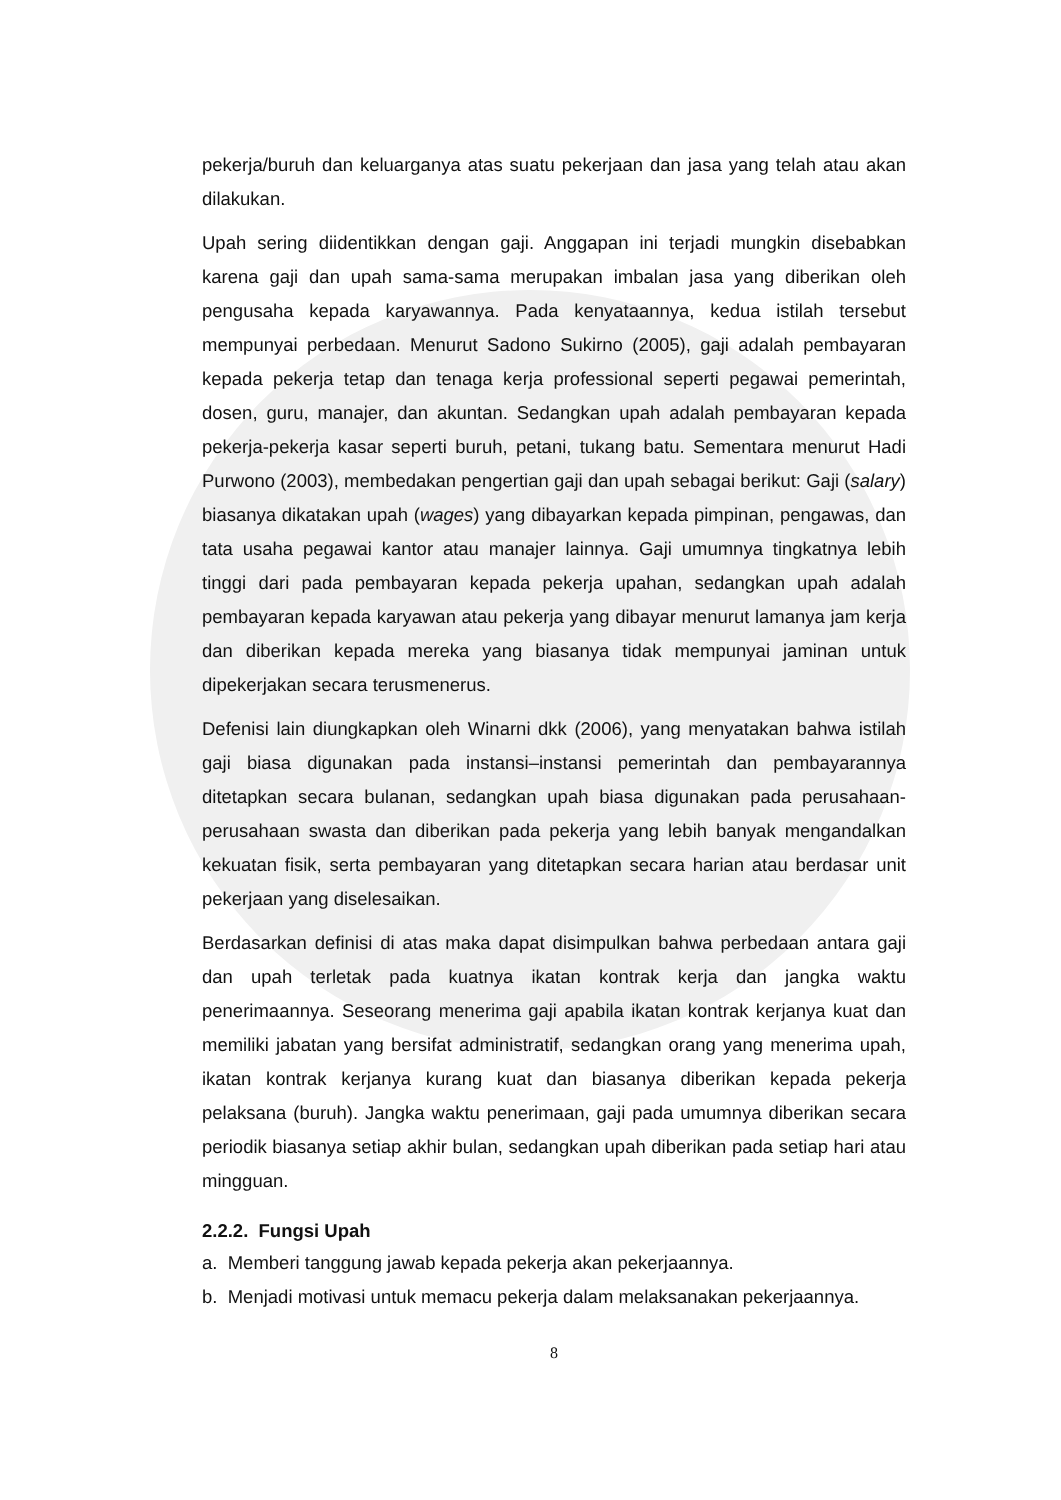pekerja/buruh dan keluarganya atas suatu pekerjaan dan jasa yang telah atau akan dilakukan.
Upah sering diidentikkan dengan gaji. Anggapan ini terjadi mungkin disebabkan karena gaji dan upah sama-sama merupakan imbalan jasa yang diberikan oleh pengusaha kepada karyawannya. Pada kenyataannya, kedua istilah tersebut mempunyai perbedaan. Menurut Sadono Sukirno (2005), gaji adalah pembayaran kepada pekerja tetap dan tenaga kerja professional seperti pegawai pemerintah, dosen, guru, manajer, dan akuntan. Sedangkan upah adalah pembayaran kepada pekerja-pekerja kasar seperti buruh, petani, tukang batu. Sementara menurut Hadi Purwono (2003), membedakan pengertian gaji dan upah sebagai berikut: Gaji (salary) biasanya dikatakan upah (wages) yang dibayarkan kepada pimpinan, pengawas, dan tata usaha pegawai kantor atau manajer lainnya. Gaji umumnya tingkatnya lebih tinggi dari pada pembayaran kepada pekerja upahan, sedangkan upah adalah pembayaran kepada karyawan atau pekerja yang dibayar menurut lamanya jam kerja dan diberikan kepada mereka yang biasanya tidak mempunyai jaminan untuk dipekerjakan secara terusmenerus.
Defenisi lain diungkapkan oleh Winarni dkk (2006), yang menyatakan bahwa istilah gaji biasa digunakan pada instansi–instansi pemerintah dan pembayarannya ditetapkan secara bulanan, sedangkan upah biasa digunakan pada perusahaan-perusahaan swasta dan diberikan pada pekerja yang lebih banyak mengandalkan kekuatan fisik, serta pembayaran yang ditetapkan secara harian atau berdasar unit pekerjaan yang diselesaikan.
Berdasarkan definisi di atas maka dapat disimpulkan bahwa perbedaan antara gaji dan upah terletak pada kuatnya ikatan kontrak kerja dan jangka waktu penerimaannya. Seseorang menerima gaji apabila ikatan kontrak kerjanya kuat dan memiliki jabatan yang bersifat administratif, sedangkan orang yang menerima upah, ikatan kontrak kerjanya kurang kuat dan biasanya diberikan kepada pekerja pelaksana (buruh). Jangka waktu penerimaan, gaji pada umumnya diberikan secara periodik biasanya setiap akhir bulan, sedangkan upah diberikan pada setiap hari atau mingguan.
2.2.2. Fungsi Upah
a. Memberi tanggung jawab kepada pekerja akan pekerjaannya.
b. Menjadi motivasi untuk memacu pekerja dalam melaksanakan pekerjaannya.
8